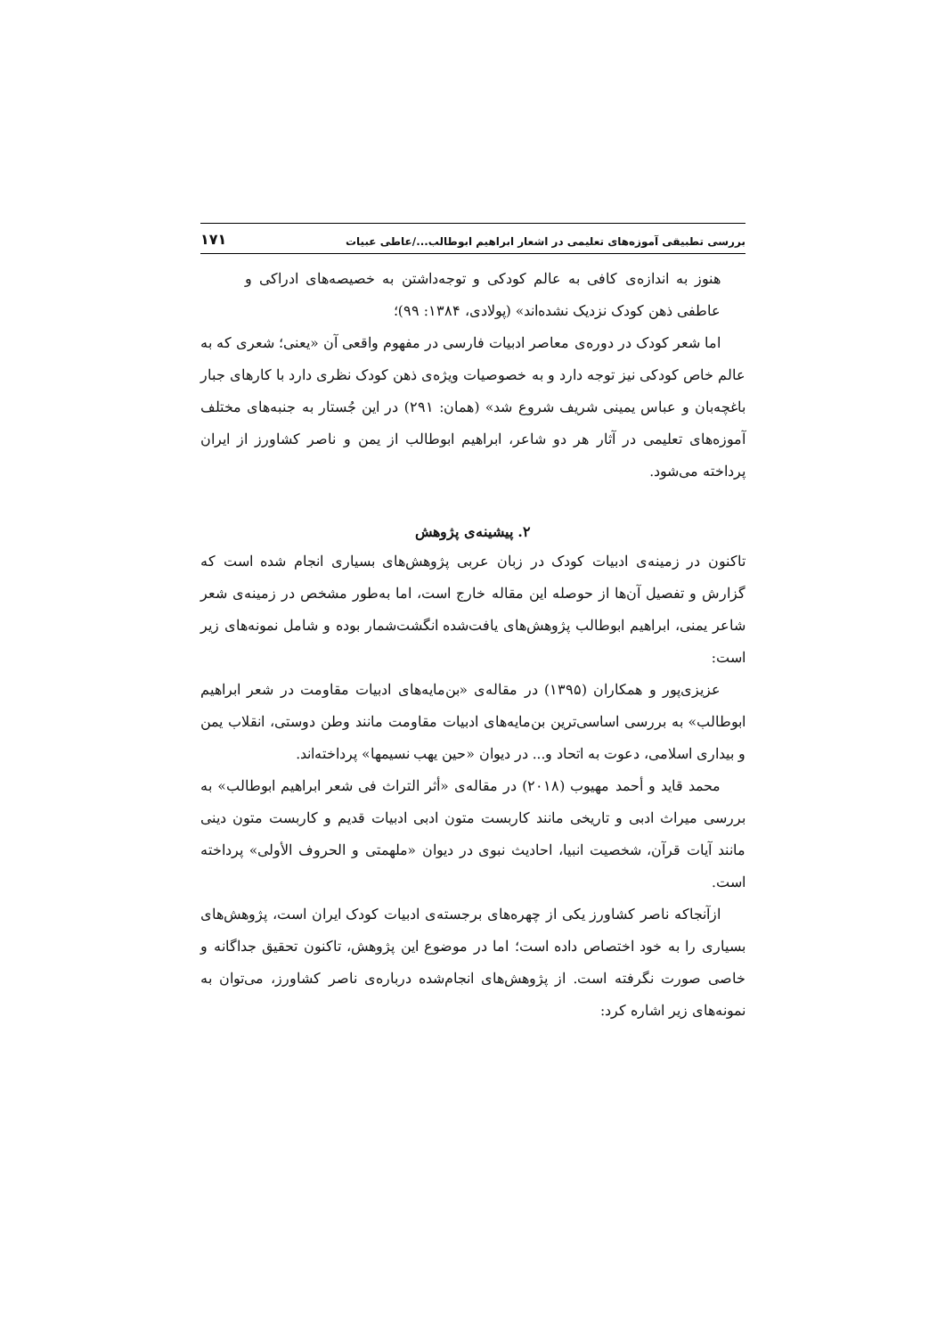بررسی تطبیقی آموزه‌های تعلیمی در اشعار ابراهیم ابوطالب.../عاطی عبیات ۱۷۱
هنوز به اندازه‌ی کافی به عالم کودکی و توجه‌داشتن به خصیصه‌های ادراکی و عاطفی ذهن کودک نزدیک نشده‌اند» (پولادی، ۱۳۸۴: ۹۹)؛
اما شعر کودک در دوره‌ی معاصر ادبیات فارسی در مفهوم واقعی آن «یعنی؛ شعری که به عالم خاص کودکی نیز توجه دارد و به خصوصیات ویژه‌ی ذهن کودک نظری دارد با کارهای جبار باغچه‌بان و عباس یمینی شریف شروع شد» (همان: ۲۹۱) در این جُستار به جنبه‌های مختلف آموزه‌های تعلیمی در آثار هر دو شاعر، ابراهیم ابوطالب از یمن و ناصر کشاورز از ایران پرداخته می‌شود.
۲. پیشینه‌ی پژوهش
تاکنون در زمینه‌ی ادبیات کودک در زبان عربی پژوهش‌های بسیاری انجام شده است که گزارش و تفصیل آن‌ها از حوصله این مقاله خارج است، اما به‌طور مشخص در زمینه‌ی شعر شاعر یمنی، ابراهیم ابوطالب پژوهش‌های یافت‌شده انگشت‌شمار بوده و شامل نمونه‌های زیر است:
عزیزی‌پور و همکاران (۱۳۹۵) در مقاله‌ی «بن‌مایه‌های ادبیات مقاومت در شعر ابراهیم ابوطالب» به بررسی اساسی‌ترین بن‌مایه‌های ادبیات مقاومت مانند وطن دوستی، انقلاب یمن و بیداری اسلامی، دعوت به اتحاد و... در دیوان «حین یهب نسیمها» پرداخته‌اند.
محمد قاید و أحمد مهیوب (۲۰۱۸) در مقاله‌ی «أثر التراث فی شعر ابراهیم ابوطالب» به بررسی میراث ادبی و تاریخی مانند کاربست متون ادبی ادبیات قدیم و کاربست متون دینی مانند آیات قرآن، شخصیت انبیا، احادیث نبوی در دیوان «ملهمتی و الحروف الأولی» پرداخته است.
ازآنجاکه ناصر کشاورز یکی از چهره‌های برجسته‌ی ادبیات کودک ایران است، پژوهش‌های بسیاری را به خود اختصاص داده است؛ اما در موضوع این پژوهش، تاکنون تحقیق جداگانه و خاصی صورت نگرفته است. از پژوهش‌های انجام‌شده درباره‌ی ناصر کشاورز، می‌توان به نمونه‌های زیر اشاره کرد: